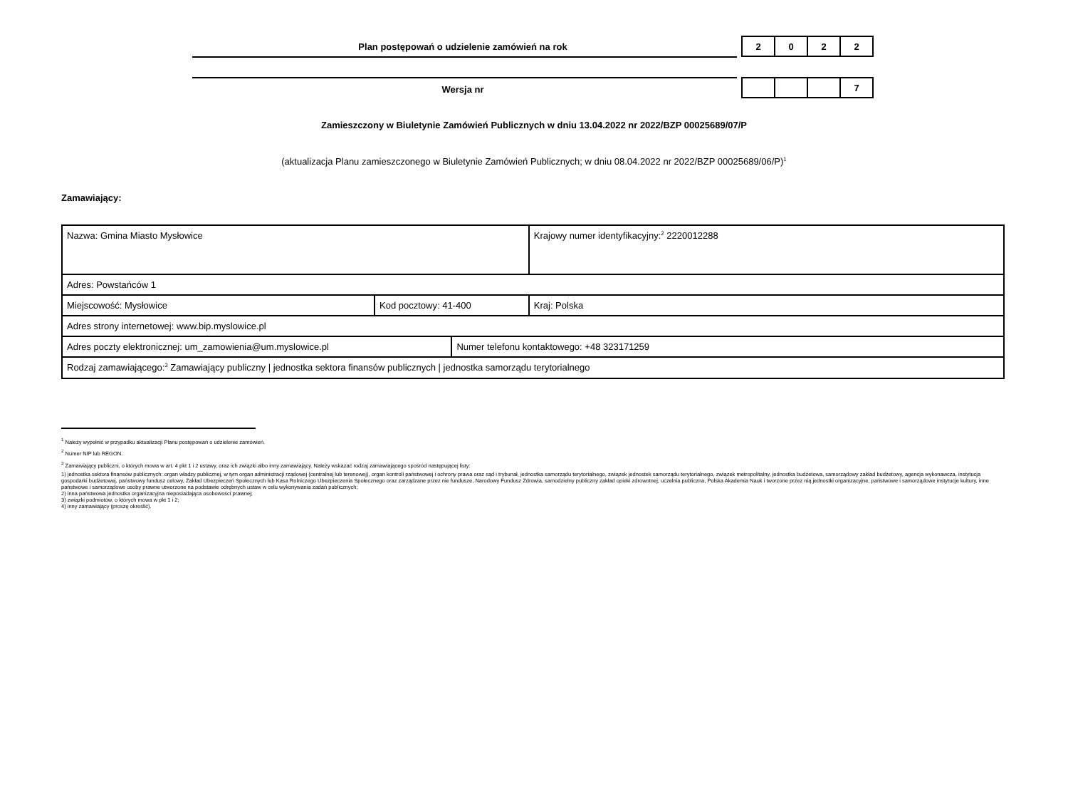Plan postępowań o udzielenie zamówień na rok
| 2 | 0 | 2 | 2 |
Wersja nr
| | | | 7 |
Zamieszczony w Biuletynie Zamówień Publicznych w dniu 13.04.2022 nr 2022/BZP 00025689/07/P
(aktualizacja Planu zamieszczonego w Biuletynie Zamówień Publicznych; w dniu 08.04.2022 nr 2022/BZP 00025689/06/P)<sup>1</sup>
Zamawiający:
| Nazwa: Gmina Miasto Mysłowice | | | Krajowy numer identyfikacyjny:<sup>2</sup> 2220012288 |
| Adres: Powstańców 1 | | | |
| Miejscowość: Mysłowice | Kod pocztowy: 41-400 | | Kraj: Polska |
| Adres strony internetowej: www.bip.myslowice.pl | | | |
| Adres poczty elektronicznej: um_zamowienia@um.myslowice.pl | | Numer telefonu kontaktowego: +48 323171259 | |
| Rodzaj zamawiającego:<sup>3</sup> Zamawiający publiczny / jednostka sektora finansów publicznych / jednostka samorządu terytorialnego | | | |
<sup>1</sup> Należy wypełnić w przypadku aktualizacji Planu postępowań o udzielenie zamówień.
<sup>2</sup> Numer NIP lub REGON.
<sup>3</sup> Zamawiający publiczni, o których mowa w art. 4 pkt 1 i 2 ustawy, oraz ich związki albo inny zamawiający. Należy wskazać rodzaj zamawiającego spośród następującej listy:
1) jednostka sektora finansów publicznych: organ władzy publicznej, w tym organ administracji rządowej (centralnej lub terenowej), organ kontroli państwowej i ochrony prawa oraz sąd i trybunał, jednostka samorządu terytorialnego, związek jednostek samorządu terytorialnego, związek metropolitalny, jednostka budżetowa, samorządowy zakład budżetowy, agencja wykonawcza, instytucja gospodarki budżetowej, państwowy fundusz celowy, Zakład Ubezpieczeń Społecznych lub Kasa Rolniczego Ubezpieczenia Społecznego oraz zarządzane przez nie fundusze, Narodowy Fundusz Zdrowia, samodzielny publiczny zakład opieki zdrowotnej, uczelnia publiczna, Polska Akademia Nauk i tworzone przez nią jednostki organizacyjne, państwowe i samorządowe instytucje kultury, inne państwowe i samorządowe osoby prawne utworzone na podstawie odrębnych ustaw w celu wykonywania zadań publicznych;
2) inna państwowa jednostka organizacyjna nieposiadająca osobowości prawnej;
3) związki podmiotów, o których mowa w pkt 1 i 2;
4) inny zamawiający (proszę określić).